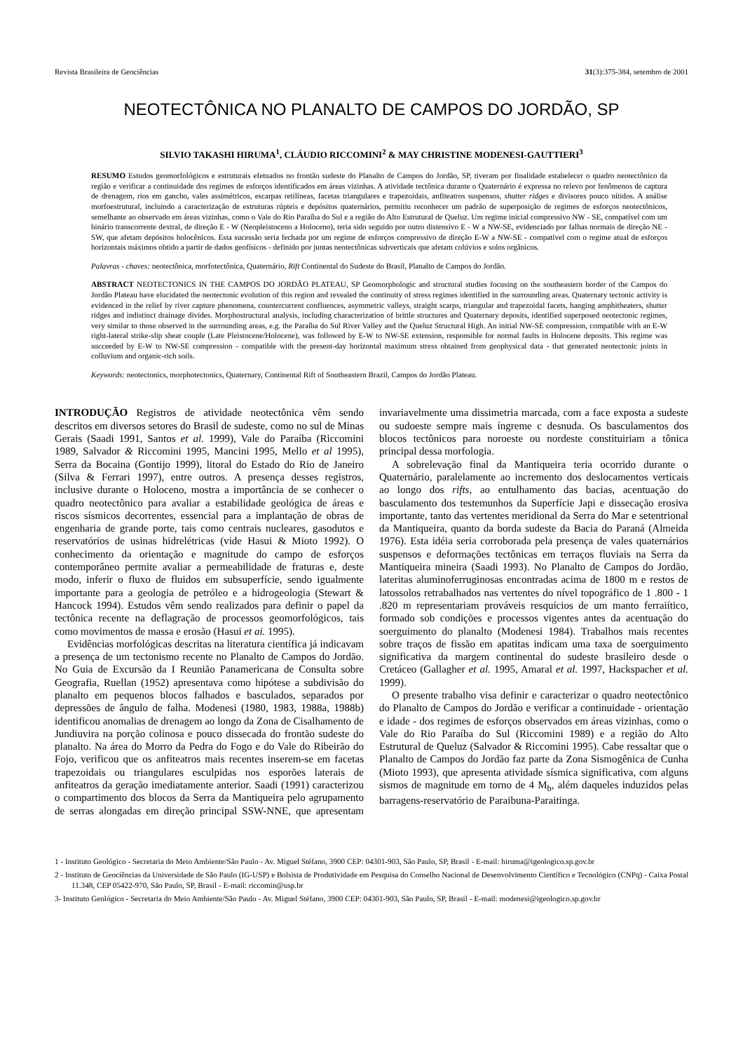Revista Brasileira de Geociências 31(3):375-384, setembro de 2001
NEOTECTÔNICA NO PLANALTO DE CAMPOS DO JORDÃO, SP
SILVIO TAKASHI HIRUMA<sup>1</sup>, CLÁUDIO RICCOMINI<sup>2</sup> & MAY CHRISTINE MODENESI-GAUTTIERI<sup>3</sup>
RESUMO Estudos geomorfológicos e estruturais efetuados no frontão sudeste do Planalto de Campos do Jordão, SP, tiveram por finalidade estabelecer o quadro neotectônico da região e verificar a continuidade dos regimes de esforços identificados em áreas vizinhas. A atividade tectônica durante o Quaternário é expressa no relevo por fenômenos de captura de drenagem, rios em gancho, vales assimétricos, escarpas retilíneas, facetas triangulares e trapezoidais, anfiteatros suspensos, shutter ridges e divisores pouco nítidos. A análise morfoestrutural, incluindo a caracterização de estruturas rúpteis e depósitos quaternários, permitiu reconhecer um padrão de superposição de regimes de esforços neotectônicos, semelhante ao observado em áreas vizinhas, como o Vale do Rio Paraíba do Sul e a região do Alto Estrutural de Queluz. Um regime inicial compressivo NW - SE, compatível com um binário transcorrente dextral, de direção E - W (Neopleistoceno a Holoceno), teria sido seguido por outro distensivo E - W a NW-SE, evidenciado por falhas normais de direção NE - SW, que afetam depósitos holocênicos. Esta sucessão seria fechada por um regime de esforços compressivo de direção E-W a NW-SE - compatível com o regime atual de esforços horizontais máximos obtido a partir de dados geofísicos - definido por juntas neotectônicas subverticais que afetam colúvios e solos orgânicos.
Palavras - chaves: neotectônica, morfotectônica, Quaternário, Rift Continental do Sudeste do Brasil, Planalto de Campos do Jordão.
ABSTRACT NEOTECTONICS IN THE CAMPOS DO JORDÃO PLATEAU, SP Geomorphologic and structural studies focusing on the southeastern border of the Campos do Jordão Plateau have elucidated the neotectonic evolution of this region and revealed the continuity of stress regimes identified in the surrounding areas. Quaternary tectonic activity is evidenced in the relief by river capture phenomena, countercurrent confluences, asymmetric valleys, straight scarps, triangular and trapezoidal facets, hanging amphitheaters, shutter ridges and indistinct drainage divides. Morphostructural analysis, including characterization of brittle structures and Quaternary deposits, identified superposed neotectonic regimes, very similar to those observed in the surrounding areas, e.g. the Paraíba do Sul River Valley and the Queluz Structural High. An initial NW-SE compression, compatible with an E-W right-lateral strike-slip shear couple (Late Pleistocene/Holocene), was followed by E-W to NW-SE extension, responsible for normal faults in Holocene deposits. This regime was succeeded by E-W to NW-SE compression - compatible with the present-day horizontal maximum stress obtained from geophysical data - that generated neotectonic joints in colluvium and organic-rich soils.
Keywords: neotectonics, morphotectonics, Quaternary, Continental Rift of Southeastern Brazil, Campos do Jordão Plateau.
INTRODUÇÃO Registros de atividade neotectônica vêm sendo descritos em diversos setores do Brasil de sudeste, como no sul de Minas Gerais (Saadi 1991, Santos et al. 1999), Vale do Paraíba (Riccomini 1989, Salvador & Riccomini 1995, Mancini 1995, Mello et al 1995), Serra da Bocaina (Gontijo 1999), litoral do Estado do Rio de Janeiro (Silva & Ferrari 1997), entre outros. A presença desses registros, inclusive durante o Holoceno, mostra a importância de se conhecer o quadro neotectônico para avaliar a estabilidade geológica de áreas e riscos sísmicos decorrentes, essencial para a implantação de obras de engenharia de grande porte, tais como centrais nucleares, gasodutos e reservatórios de usinas hidrelétricas (vide Hasui & Mioto 1992). O conhecimento da orientação e magnitude do campo de esforços contemporâneo permite avaliar a permeabilidade de fraturas e, deste modo, inferir o fluxo de fluidos em subsuperfície, sendo igualmente importante para a geologia de petróleo e a hidrogeologia (Stewart & Hancock 1994). Estudos vêm sendo realizados para definir o papel da tectônica recente na deflagração de processos geomorfológicos, tais como movimentos de massa e erosão (Hasui et ai. 1995).
Evidências morfológicas descritas na literatura científica já indicavam a presença de um tectonismo recente no Planalto de Campos do Jordão. No Guia de Excursão da I Reunião Panamericana de Consulta sobre Geografia, Ruellan (1952) apresentava como hipótese a subdivisão do planalto em pequenos blocos falhados e basculados, separados por depressões de ângulo de falha. Modenesi (1980, 1983, 1988a, 1988b) identificou anomalias de drenagem ao longo da Zona de Cisalhamento de Jundiuvira na porção colinosa e pouco dissecada do frontão sudeste do planalto. Na área do Morro da Pedra do Fogo e do Vale do Ribeirão do Fojo, verificou que os anfiteatros mais recentes inserem-se em facetas trapezoidais ou triangulares esculpidas nos esporões laterais de anfiteatros da geração imediatamente anterior. Saadi (1991) caracterizou o compartimento dos blocos da Serra da Mantiqueira pelo agrupamento de serras alongadas em direção principal SSW-NNE, que apresentam invariavelmente uma dissimetria marcada, com a face exposta a sudeste ou sudoeste sempre mais íngreme c desnuda. Os basculamentos dos blocos tectônicos para noroeste ou nordeste constituiriam a tônica principal dessa morfologia.
A sobrelevação final da Mantiqueira teria ocorrido durante o Quaternário, paralelamente ao incremento dos deslocamentos verticais ao longo dos rifts, ao entulhamento das bacias, acentuação do basculamento dos testemunhos da Superfície Japi e dissecação erosiva importante, tanto das vertentes meridional da Serra do Mar e setentrional da Mantiqueira, quanto da borda sudeste da Bacia do Paraná (Almeida 1976). Esta idéia seria corroborada pela presença de vales quaternários suspensos e deformações tectônicas em terraços fluviais na Serra da Mantiqueira mineira (Saadi 1993). No Planalto de Campos do Jordão, lateritas aluminoferruginosas encontradas acima de 1800 m e restos de latossolos retrabalhados nas vertentes do nível topográfico de 1 .800 - 1 .820 m representariam prováveis resquícios de um manto ferraiítico, formado sob condições e processos vigentes antes da acentuação do soerguimento do planalto (Modenesi 1984). Trabalhos mais recentes sobre traços de fissão em apatitas indicam uma taxa de soerguimento significativa da margem continental do sudeste brasileiro desde o Cretáceo (Gallagher et al. 1995, Amaral et al. 1997, Hackspacher et al. 1999).
O presente trabalho visa definir e caracterizar o quadro neotectônico do Planalto de Campos do Jordão e verificar a continuidade - orientação e idade - dos regimes de esforços observados em áreas vizinhas, como o Vale do Rio Paraíba do Sul (Riccomini 1989) e a região do Alto Estrutural de Queluz (Salvador & Riccomini 1995). Cabe ressaltar que o Planalto de Campos do Jordão faz parte da Zona Sismogênica de Cunha (Mioto 1993), que apresenta atividade sísmica significativa, com alguns sismos de magnitude em torno de 4 M<sub>b</sub>, além daqueles induzidos pelas barragens-reservatório de Paraibuna-Paraitinga.
1 - Instituto Geológico - Secretaria do Meio Ambiente/São Paulo - Av. Miguel Stéfano, 3900 CEP: 04301-903, São Paulo, SP, Brasil - E-mail: hiruma@igeologico.sp.gov.br
2 - Instituto de Geociências da Universidade de São Paulo (IG-USP) e Bolsista de Produtividade em Pesquisa do Conselho Nacional de Desenvolvimento Científico e Tecnológico (CNPq) - Caixa Postal 11.348, CEP 05422-970, São Paulo, SP, Brasil - E-mail: riccomin@usp.br
3- Instituto Geológico - Secretaria do Meio Ambiente/São Paulo - Av. Miguel Stéfano, 3900 CEP: 04301-903, São Paulo, SP, Brasil - E-mail: modenesi@igeologico.sp.gov.br